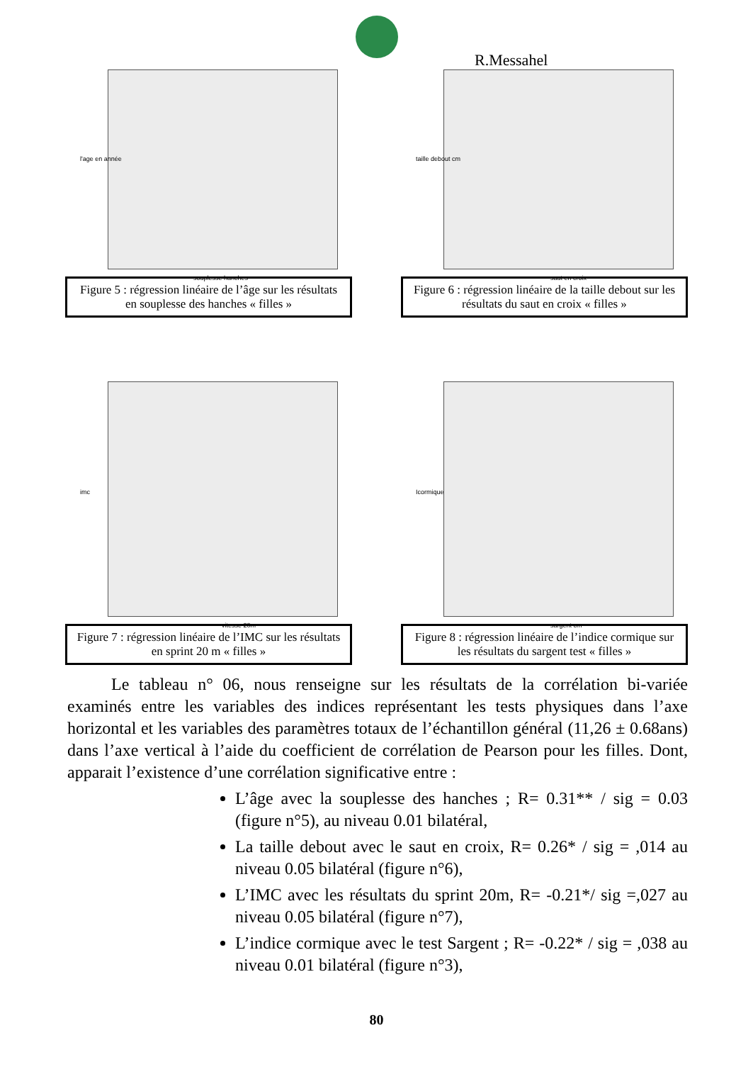R.Messahel
l'age en année
souplesse hanches
Figure 5 : régression linéaire de l’âge sur les résultats en souplesse des hanches « filles »
taille debout cm
saut en croix
Figure 6 : régression linéaire de la taille debout sur les résultats du saut en croix « filles »
imc
vitesse 20m
Figure 7 : régression linéaire de l’IMC sur les résultats en sprint 20 m « filles »
Icormique
sargent cm
Figure 8 : régression linéaire de l’indice cormique sur les résultats du sargent test « filles »
Le tableau n° 06, nous renseigne sur les résultats de la corrélation bi-variée examinés entre les variables des indices représentant les tests physiques dans l’axe horizontal et les variables des paramètres totaux de l’échantillon général (11,26 ± 0.68ans) dans l’axe vertical à l’aide du coefficient de corrélation de Pearson pour les filles. Dont, apparait l’existence d’une corrélation significative entre :
L’âge avec la souplesse des hanches ; R= 0.31** / sig = 0.03 (figure n°5), au niveau 0.01 bilatéral,
La taille debout avec le saut en croix, R= 0.26* / sig = ,014 au niveau 0.05 bilatéral (figure n°6),
L’IMC avec les résultats du sprint 20m, R= -0.21*/ sig =,027 au niveau 0.05 bilatéral (figure n°7),
L’indice cormique avec le test Sargent ; R= -0.22* / sig = ,038 au niveau 0.01 bilatéral (figure n°3),
80